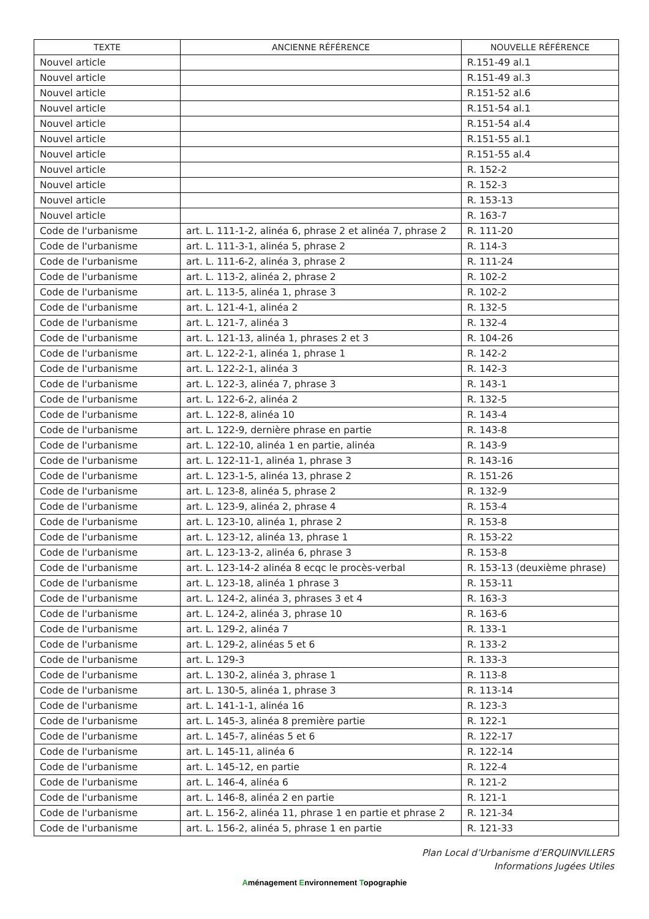| TEXTE | ANCIENNE RÉFÉRENCE | NOUVELLE RÉFÉRENCE |
| --- | --- | --- |
| Nouvel article | | R.151-49 al.1 |
| Nouvel article | | R.151-49 al.3 |
| Nouvel article | | R.151-52 al.6 |
| Nouvel article | | R.151-54 al.1 |
| Nouvel article | | R.151-54 al.4 |
| Nouvel article | | R.151-55 al.1 |
| Nouvel article | | R.151-55 al.4 |
| Nouvel article | | R. 152-2 |
| Nouvel article | | R. 152-3 |
| Nouvel article | | R. 153-13 |
| Nouvel article | | R. 163-7 |
| Code de l'urbanisme | art. L. 111-1-2, alinéa 6, phrase 2 et alinéa 7, phrase 2 | R. 111-20 |
| Code de l'urbanisme | art. L. 111-3-1, alinéa 5, phrase 2 | R. 114-3 |
| Code de l'urbanisme | art. L. 111-6-2, alinéa 3, phrase 2 | R. 111-24 |
| Code de l'urbanisme | art. L. 113-2, alinéa 2, phrase 2 | R. 102-2 |
| Code de l'urbanisme | art. L. 113-5, alinéa 1, phrase 3 | R. 102-2 |
| Code de l'urbanisme | art. L. 121-4-1, alinéa 2 | R. 132-5 |
| Code de l'urbanisme | art. L. 121-7, alinéa 3 | R. 132-4 |
| Code de l'urbanisme | art. L. 121-13, alinéa 1, phrases 2 et 3 | R. 104-26 |
| Code de l'urbanisme | art. L. 122-2-1, alinéa 1, phrase 1 | R. 142-2 |
| Code de l'urbanisme | art. L. 122-2-1, alinéa 3 | R. 142-3 |
| Code de l'urbanisme | art. L. 122-3, alinéa 7, phrase 3 | R. 143-1 |
| Code de l'urbanisme | art. L. 122-6-2, alinéa 2 | R. 132-5 |
| Code de l'urbanisme | art. L. 122-8, alinéa 10 | R. 143-4 |
| Code de l'urbanisme | art. L. 122-9, dernière phrase en partie | R. 143-8 |
| Code de l'urbanisme | art. L. 122-10, alinéa 1 en partie, alinéa | R. 143-9 |
| Code de l'urbanisme | art. L. 122-11-1, alinéa 1, phrase 3 | R. 143-16 |
| Code de l'urbanisme | art. L. 123-1-5, alinéa 13, phrase 2 | R. 151-26 |
| Code de l'urbanisme | art. L. 123-8, alinéa 5, phrase 2 | R. 132-9 |
| Code de l'urbanisme | art. L. 123-9, alinéa 2, phrase 4 | R. 153-4 |
| Code de l'urbanisme | art. L. 123-10, alinéa 1, phrase 2 | R. 153-8 |
| Code de l'urbanisme | art. L. 123-12, alinéa 13, phrase 1 | R. 153-22 |
| Code de l'urbanisme | art. L. 123-13-2, alinéa 6, phrase 3 | R. 153-8 |
| Code de l'urbanisme | art. L. 123-14-2 alinéa 8 ecqc le procès-verbal | R. 153-13 (deuxième phrase) |
| Code de l'urbanisme | art. L. 123-18, alinéa 1 phrase 3 | R. 153-11 |
| Code de l'urbanisme | art. L. 124-2, alinéa 3, phrases 3 et 4 | R. 163-3 |
| Code de l'urbanisme | art. L. 124-2, alinéa 3, phrase 10 | R. 163-6 |
| Code de l'urbanisme | art. L. 129-2, alinéa 7 | R. 133-1 |
| Code de l'urbanisme | art. L. 129-2, alinéas 5 et 6 | R. 133-2 |
| Code de l'urbanisme | art. L. 129-3 | R. 133-3 |
| Code de l'urbanisme | art. L. 130-2, alinéa 3, phrase 1 | R. 113-8 |
| Code de l'urbanisme | art. L. 130-5, alinéa 1, phrase 3 | R. 113-14 |
| Code de l'urbanisme | art. L. 141-1-1, alinéa 16 | R. 123-3 |
| Code de l'urbanisme | art. L. 145-3, alinéa 8 première partie | R. 122-1 |
| Code de l'urbanisme | art. L. 145-7, alinéas 5 et 6 | R. 122-17 |
| Code de l'urbanisme | art. L. 145-11, alinéa 6 | R. 122-14 |
| Code de l'urbanisme | art. L. 145-12, en partie | R. 122-4 |
| Code de l'urbanisme | art. L. 146-4, alinéa 6 | R. 121-2 |
| Code de l'urbanisme | art. L. 146-8, alinéa 2 en partie | R. 121-1 |
| Code de l'urbanisme | art. L. 156-2, alinéa 11, phrase 1 en partie et phrase 2 | R. 121-34 |
| Code de l'urbanisme | art. L. 156-2, alinéa 5, phrase 1 en partie | R. 121-33 |
Plan Local d’Urbanisme d’ERQUINVILLERS
Informations Jugées Utiles
Aménagement Environnement Topographie